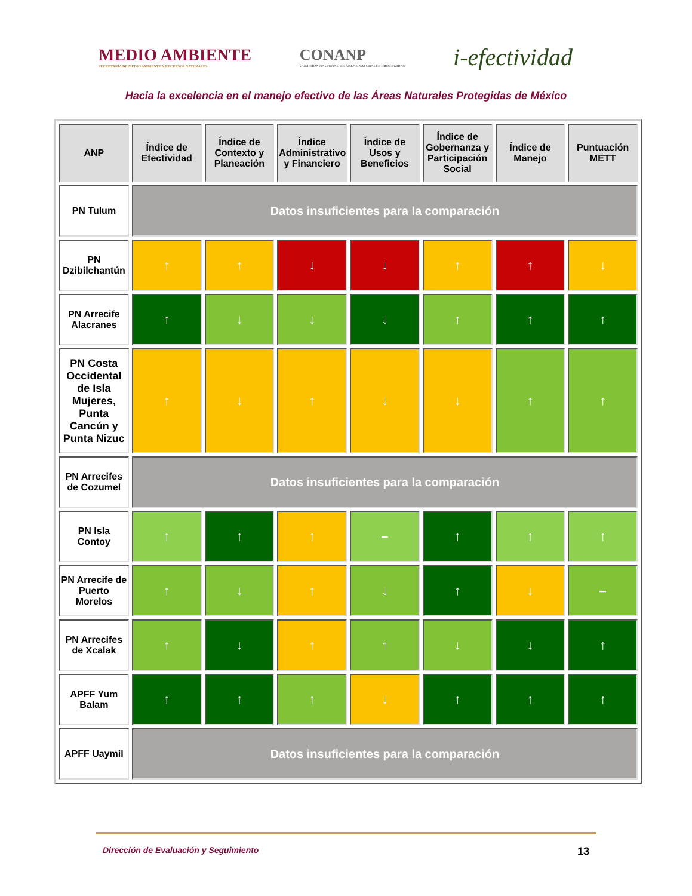MEDIO AMBIENTE
SECRETARÍA DE MEDIO AMBIENTE Y RECURSOS NATURALES
CONANP
COMISIÓN NACIONAL DE ÁREAS NATURALES PROTEGIDAS
i-efectividad
Hacia la excelencia en el manejo efectivo de las Áreas Naturales Protegidas de México
| ANP | Índice de Efectividad | Índice de Contexto y Planeación | Índice Administrativo y Financiero | Índice de Usos y Beneficios | Índice de Gobernanza y Participación Social | Índice de Manejo | Puntuación METT |
| --- | --- | --- | --- | --- | --- | --- | --- |
| PN Tulum | Datos insuficientes para la comparación | | | | | | |
| PN Dzibilchantún | ↑ | ↑ | ↓ | ↓ | ↑ | ↑ | ↓ |
| PN Arrecife Alacranes | ↑ | ↓ | ↓ | ↓ | ↑ | ↑ | ↑ |
| PN Costa Occidental de Isla Mujeres, Punta Cancún y Punta Nizuc | ↑ | ↓ | ↑ | ↓ | ↓ | ↑ | ↑ |
| PN Arrecifes de Cozumel | Datos insuficientes para la comparación | | | | | | |
| PN Isla Contoy | ↑ | ↑ | ↑ | – | ↑ | ↑ | ↑ |
| PN Arrecife de Puerto Morelos | ↑ | ↓ | ↑ | ↓ | ↑ | ↓ | – |
| PN Arrecifes de Xcalak | ↑ | ↓ | ↑ | ↑ | ↓ | ↓ | ↑ |
| APFF Yum Balam | ↑ | ↑ | ↑ | ↓ | ↑ | ↑ | ↑ |
| APFF Uaymil | Datos insuficientes para la comparación | | | | | | |
Dirección de Evaluación y Seguimiento 13